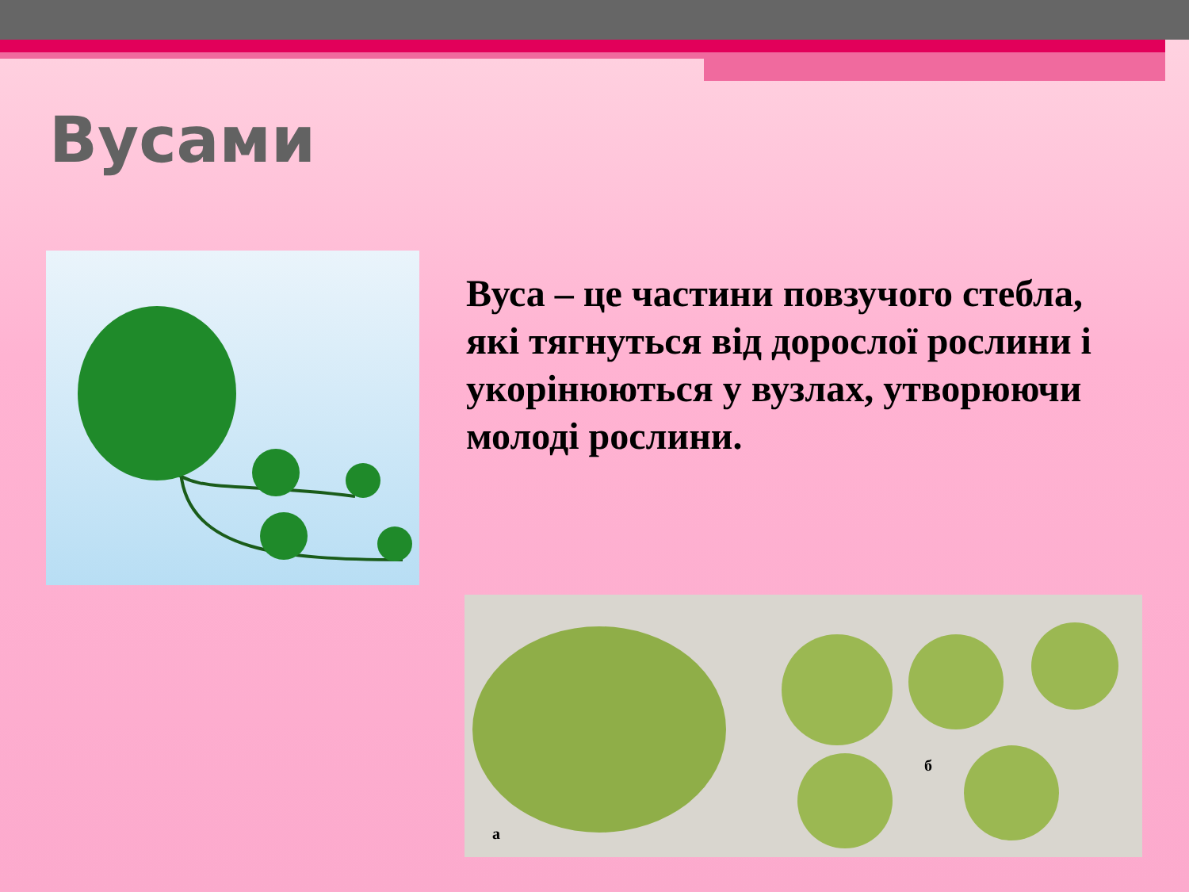Вусами
Вуса – це частини повзучого стебла, які тягнуться від дорослої рослини і укорінюються у вузлах, утворюючи молоді рослини.
б
а